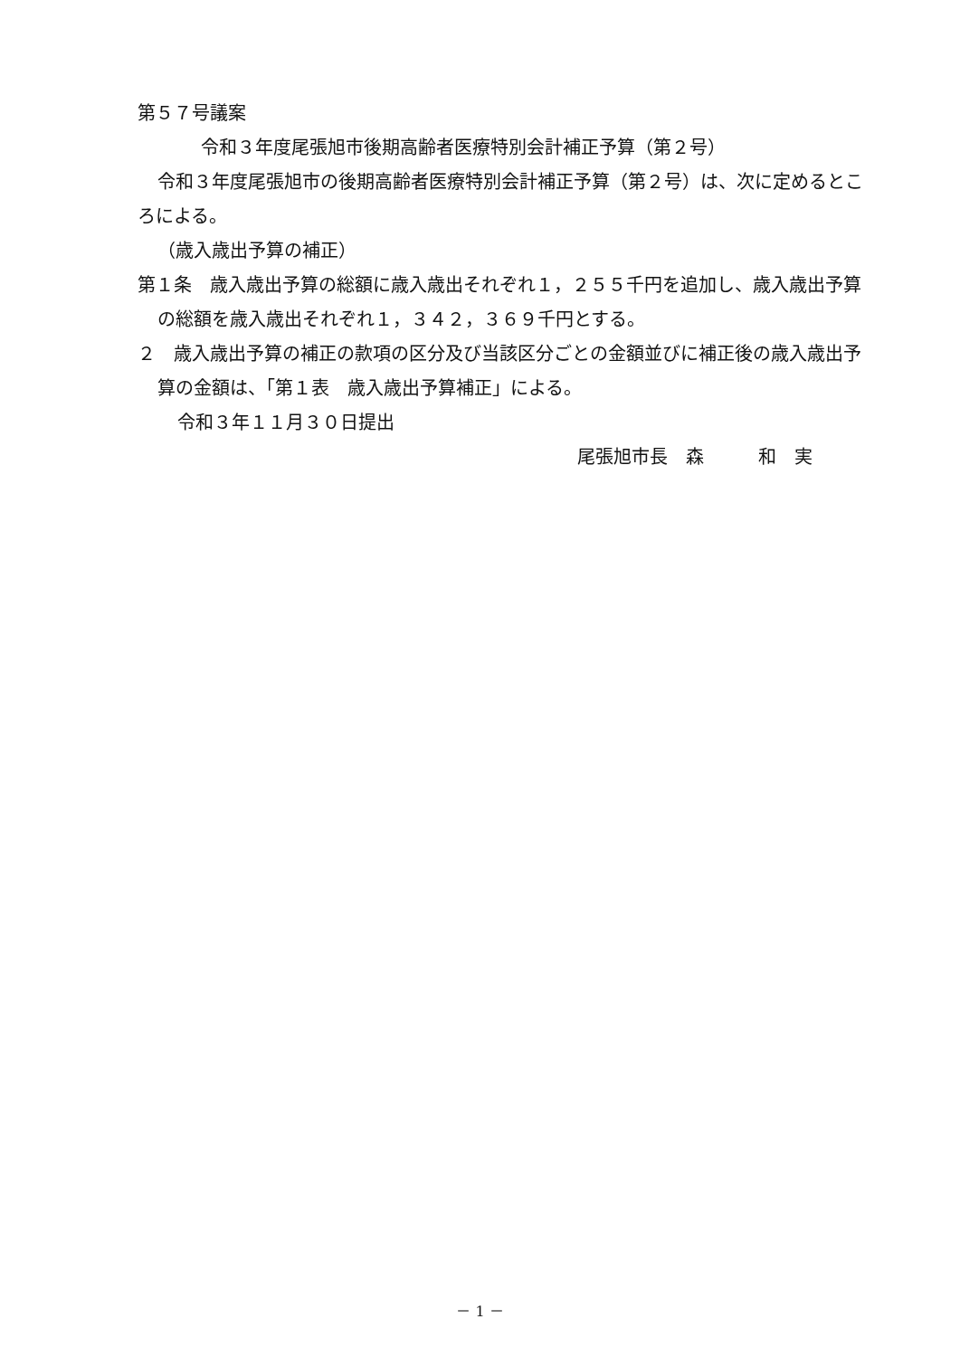第５７号議案
令和３年度尾張旭市後期高齢者医療特別会計補正予算（第２号）
令和３年度尾張旭市の後期高齢者医療特別会計補正予算（第２号）は、次に定めるところによる。
（歳入歳出予算の補正）
第１条　歳入歳出予算の総額に歳入歳出それぞれ１，２５５千円を追加し、歳入歳出予算の総額を歳入歳出それぞれ１，３４２，３６９千円とする。
２　歳入歳出予算の補正の款項の区分及び当該区分ごとの金額並びに補正後の歳入歳出予算の金額は、「第１表　歳入歳出予算補正」による。
令和３年１１月３０日提出
尾張旭市長　森　　　和　実
－ 1 －